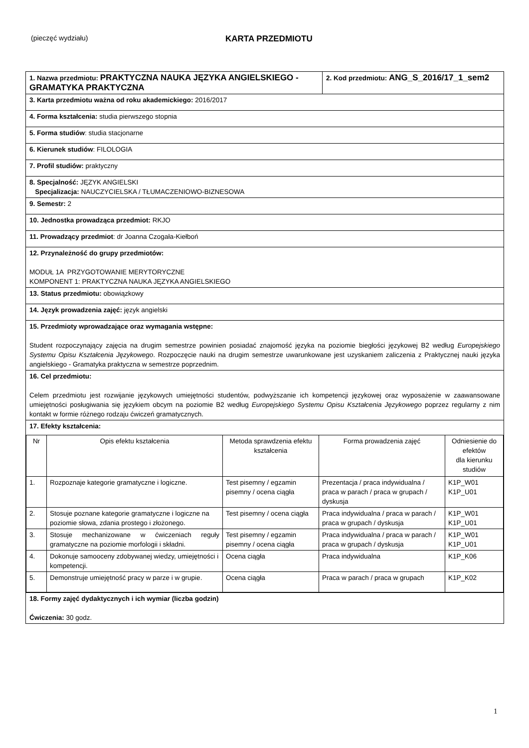(pieczęć wydziału)
KARTA PRZEDMIOTU
| 1. Nazwa przedmiotu: PRAKTYCZNA NAUKA JĘZYKA ANGIELSKIEGO - GRAMATYKA PRAKTYCZNA | 2. Kod przedmiotu: ANG_S_2016/17_1_sem2 |
| 3. Karta przedmiotu ważna od roku akademickiego: 2016/2017 | |
| 4. Forma kształcenia: studia pierwszego stopnia | |
| 5. Forma studiów : studia stacjonarne | |
| 6. Kierunek studiów : FILOLOGIA | |
| 7. Profil studiów: praktyczny | |
| 8. Specjalność: JĘZYK ANGIELSKI Specjalizacja: NAUCZYCIELSKA / TŁUMACZENIOWO-BIZNESOWA | |
| 9. Semestr: 2 | |
| 10. Jednostka prowadząca przedmiot: RKJO | |
| 11. Prowadzący przedmiot : dr Joanna Czogała-Kiełboń | |
| 12. Przynależność do grupy przedmiotów: MODUŁ 1A PRZYGOTOWANIE MERYTORYCZNE KOMPONENT 1: PRAKTYCZNA NAUKA JĘZYKA ANGIELSKIEGO | |
| 13. Status przedmiotu: obowiązkowy | |
| 14. Język prowadzenia zajęć: język angielski | |
| 15. Przedmioty wprowadzające oraz wymagania wstępne: Student rozpoczynający zajęcia na drugim semestrze powinien posiadać znajomość języka na poziomie biegłości językowej B2 według Europejskiego Systemu Opisu Kształcenia Językowego . Rozpoczęcie nauki na drugim semestrze uwarunkowane jest uzyskaniem zaliczenia z Praktycznej nauki języka angielskiego - Gramatyka praktyczna w semestrze poprzednim. | |
| 16. Cel przedmiotu: Celem przedmiotu jest rozwijanie językowych umiejętności studentów, podwyższanie ich kompetencji językowej oraz wyposażenie w zaawansowane umiejętności posługiwania się językiem obcym na poziomie B2 według Europejskiego Systemu Opisu Kształcenia Językowego poprzez regularny z nim kontakt w formie różnego rodzaju ćwiczeń gramatycznych. | |
| 17. Efekty kształcenia: / Nr / Opis efektu kształcenia / Metoda sprawdzenia efektu kształcenia / Forma prowadzenia zajęć / Odniesienie do efektów dla kierunku studiów / / 1. / Rozpoznaje kategorie gramatyczne i logiczne. / Test pisemny / egzamin pisemny / ocena ciągła / Prezentacja / praca indywidualna / praca w parach / praca w grupach / dyskusja / K1P_W01 K1P_U01 / / 2. / Stosuje poznane kategorie gramatyczne i logiczne na poziomie słowa, zdania prostego i złożonego. / Test pisemny / ocena ciągła / Praca indywidualna / praca w parach / praca w grupach / dyskusja / K1P_W01 K1P_U01 / / 3. / Stosuje mechanizowane w ćwiczeniach reguły gramatyczne na poziomie morfologii i składni. / Test pisemny / egzamin pisemny / ocena ciągła / Praca indywidualna / praca w parach / praca w grupach / dyskusja / K1P_W01 K1P_U01 / / 4. / Dokonuje samooceny zdobywanej wiedzy, umiejętności i kompetencji. / Ocena ciągła / Praca indywidualna / K1P_K06 / / 5. / Demonstruje umiejętność pracy w parze i w grupie. / Ocena ciągła / Praca w parach / praca w grupach / K1P_K02 / | |
| 18. Formy zajęć dydaktycznych i ich wymiar (liczba godzin) Ćwiczenia: 30 godz. | |
1